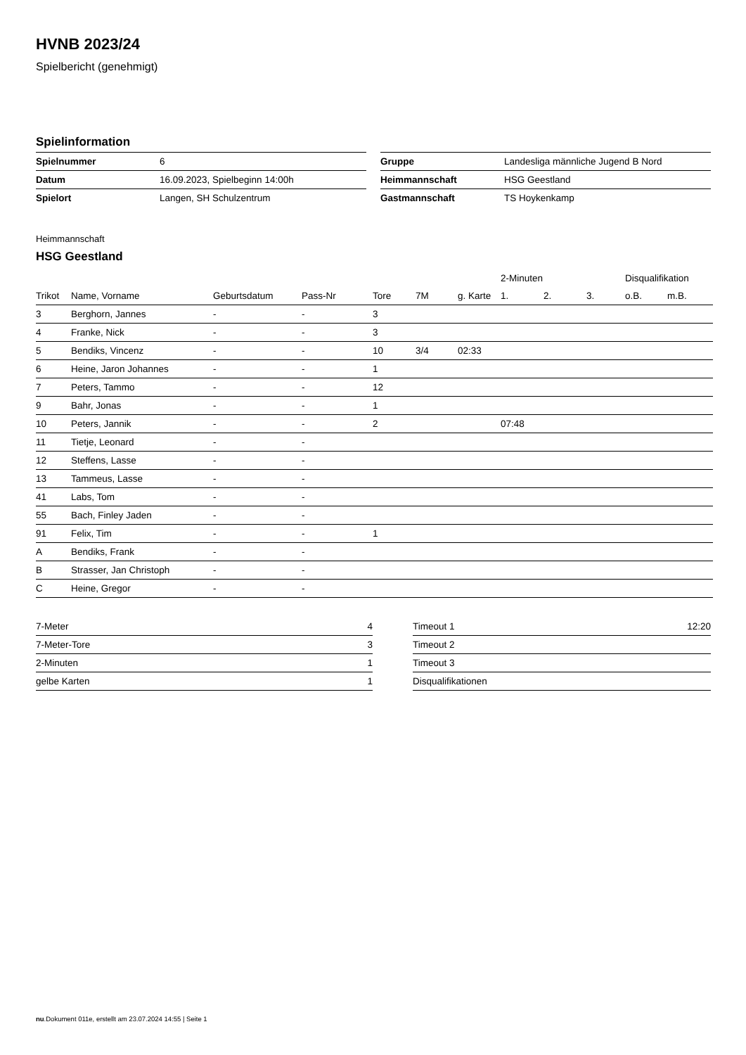HVNB 2023/24
Spielbericht (genehmigt)
Spielinformation
| Spielnummer | 6 |
| Datum | 16.09.2023, Spielbeginn 14:00h |
| Spielort | Langen, SH Schulzentrum |
| Gruppe | Landesliga männliche Jugend B Nord |
| Heimmannschaft | HSG Geestland |
| Gastmannschaft | TS Hoykenkamp |
Heimmannschaft
HSG Geestland
| | | | | | | | 2-Minuten | | | Disqualifikation | |
| --- | --- | --- | --- | --- | --- | --- | --- | --- | --- | --- | --- |
| Trikot | Name, Vorname | Geburtsdatum | Pass-Nr | Tore | 7M | g. Karte | 1. | 2. | 3. | o.B. | m.B. |
| 3 | Berghorn, Jannes | - | - | 3 | | | | | | | |
| 4 | Franke, Nick | - | - | 3 | | | | | | | |
| 5 | Bendiks, Vincenz | - | - | 10 | 3/4 | 02:33 | | | | | |
| 6 | Heine, Jaron Johannes | - | - | 1 | | | | | | | |
| 7 | Peters, Tammo | - | - | 12 | | | | | | | |
| 9 | Bahr, Jonas | - | - | 1 | | | | | | | |
| 10 | Peters, Jannik | - | - | 2 | | | 07:48 | | | | |
| 11 | Tietje, Leonard | - | - | | | | | | | | |
| 12 | Steffens, Lasse | - | - | | | | | | | | |
| 13 | Tammeus, Lasse | - | - | | | | | | | | |
| 41 | Labs, Tom | - | - | | | | | | | | |
| 55 | Bach, Finley Jaden | - | - | | | | | | | | |
| 91 | Felix, Tim | - | - | 1 | | | | | | | |
| A | Bendiks, Frank | - | - | | | | | | | | |
| B | Strasser, Jan Christoph | - | - | | | | | | | | |
| C | Heine, Gregor | - | - | | | | | | | | |
| 7-Meter | 4 |
| 7-Meter-Tore | 3 |
| 2-Minuten | 1 |
| gelbe Karten | 1 |
| Timeout 1 | 12:20 |
| Timeout 2 | |
| Timeout 3 | |
| Disqualifikationen | |
nu.Dokument 011e, erstellt am 23.07.2024 14:55 | Seite 1